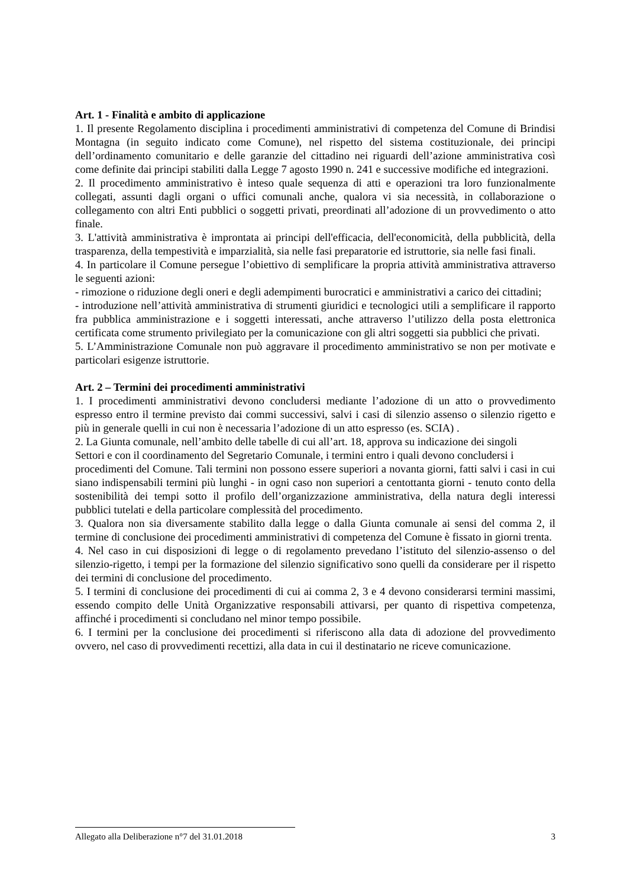Art. 1 - Finalità e ambito di applicazione
1. Il presente Regolamento disciplina i procedimenti amministrativi di competenza del Comune di Brindisi Montagna (in seguito indicato come Comune), nel rispetto del sistema costituzionale, dei principi dell’ordinamento comunitario e delle garanzie del cittadino nei riguardi dell’azione amministrativa così come definite dai principi stabiliti dalla Legge 7 agosto 1990 n. 241 e successive modifiche ed integrazioni.
2. Il procedimento amministrativo è inteso quale sequenza di atti e operazioni tra loro funzionalmente collegati, assunti dagli organi o uffici comunali anche, qualora vi sia necessità, in collaborazione o collegamento con altri Enti pubblici o soggetti privati, preordinati all’adozione di un provvedimento o atto finale.
3. L'attività amministrativa è improntata ai principi dell'efficacia, dell'economicità, della pubblicità, della trasparenza, della tempestività e imparzialità, sia nelle fasi preparatorie ed istruttorie, sia nelle fasi finali.
4. In particolare il Comune persegue l’obiettivo di semplificare la propria attività amministrativa attraverso le seguenti azioni:
- rimozione o riduzione degli oneri e degli adempimenti burocratici e amministrativi a carico dei cittadini;
- introduzione nell’attività amministrativa di strumenti giuridici e tecnologici utili a semplificare il rapporto fra pubblica amministrazione e i soggetti interessati, anche attraverso l’utilizzo della posta elettronica certificata come strumento privilegiato per la comunicazione con gli altri soggetti sia pubblici che privati.
5. L’Amministrazione Comunale non può aggravare il procedimento amministrativo se non per motivate e particolari esigenze istruttorie.
Art. 2 – Termini dei procedimenti amministrativi
1. I procedimenti amministrativi devono concludersi mediante l’adozione di un atto o provvedimento espresso entro il termine previsto dai commi successivi, salvi i casi di silenzio assenso o silenzio rigetto e più in generale quelli in cui non è necessaria l’adozione di un atto espresso (es. SCIA) .
2. La Giunta comunale, nell’ambito delle tabelle di cui all’art. 18, approva su indicazione dei singoli
Settori e con il coordinamento del Segretario Comunale, i termini entro i quali devono concludersi i
procedimenti del Comune. Tali termini non possono essere superiori a novanta giorni, fatti salvi i casi in cui siano indispensabili termini più lunghi - in ogni caso non superiori a centottanta giorni - tenuto conto della sostenibilità dei tempi sotto il profilo dell’organizzazione amministrativa, della natura degli interessi pubblici tutelati e della particolare complessità del procedimento.
3. Qualora non sia diversamente stabilito dalla legge o dalla Giunta comunale ai sensi del comma 2, il termine di conclusione dei procedimenti amministrativi di competenza del Comune è fissato in giorni trenta.
4. Nel caso in cui disposizioni di legge o di regolamento prevedano l’istituto del silenzio-assenso o del silenzio-rigetto, i tempi per la formazione del silenzio significativo sono quelli da considerare per il rispetto dei termini di conclusione del procedimento.
5. I termini di conclusione dei procedimenti di cui ai comma 2, 3 e 4 devono considerarsi termini massimi, essendo compito delle Unità Organizzative responsabili attivarsi, per quanto di rispettiva competenza, affinché i procedimenti si concludano nel minor tempo possibile.
6. I termini per la conclusione dei procedimenti si riferiscono alla data di adozione del provvedimento ovvero, nel caso di provvedimenti recettizi, alla data in cui il destinatario ne riceve comunicazione.
3 Allegato alla Deliberazione n°7 del 31.01.2018